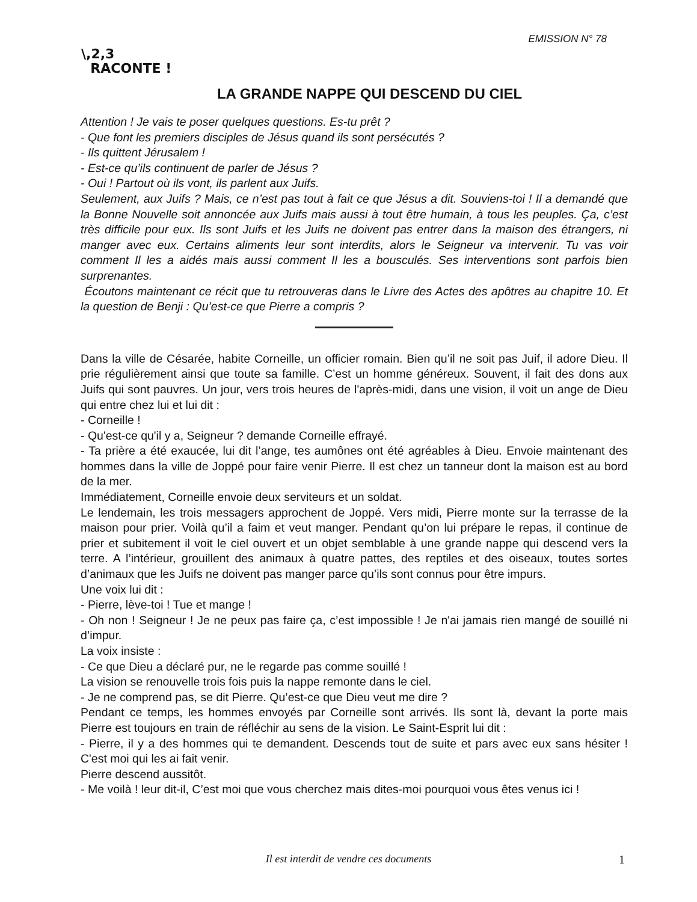EMISSION N° 78
\,2,3
RACONTE !
LA GRANDE NAPPE QUI DESCEND DU CIEL
Attention ! Je vais te poser quelques questions. Es-tu prêt ?
- Que font les premiers disciples de Jésus quand ils sont persécutés ?
- Ils quittent Jérusalem !
- Est-ce qu’ils continuent de parler de Jésus ?
- Oui ! Partout où ils vont, ils parlent aux Juifs.
Seulement, aux Juifs ? Mais, ce n’est pas tout à fait ce que Jésus a dit. Souviens-toi ! Il a demandé que la Bonne Nouvelle soit annoncée aux Juifs mais aussi à tout être humain, à tous les peuples. Ça, c’est très difficile pour eux. Ils sont Juifs et les Juifs ne doivent pas entrer dans la maison des étrangers, ni manger avec eux. Certains aliments leur sont interdits, alors le Seigneur va intervenir. Tu vas voir comment Il les a aidés mais aussi comment Il les a bousculés. Ses interventions sont parfois bien surprenantes.
Écoutons maintenant ce récit que tu retrouveras dans le Livre des Actes des apôtres au chapitre 10. Et la question de Benji : Qu’est-ce que Pierre a compris ?
Dans la ville de Césarée, habite Corneille, un officier romain. Bien qu’il ne soit pas Juif, il adore Dieu. Il prie régulièrement ainsi que toute sa famille. C’est un homme généreux. Souvent, il fait des dons aux Juifs qui sont pauvres. Un jour, vers trois heures de l'après-midi, dans une vision, il voit un ange de Dieu qui entre chez lui et lui dit :
- Corneille !
- Qu'est-ce qu'il y a, Seigneur ? demande Corneille effrayé.
- Ta prière a été exaucée, lui dit l’ange, tes aumônes ont été agréables à Dieu. Envoie maintenant des hommes dans la ville de Joppé pour faire venir Pierre. Il est chez un tanneur dont la maison est au bord de la mer.
Immédiatement, Corneille envoie deux serviteurs et un soldat.
Le lendemain, les trois messagers approchent de Joppé. Vers midi, Pierre monte sur la terrasse de la maison pour prier. Voilà qu’il a faim et veut manger. Pendant qu’on lui prépare le repas, il continue de prier et subitement il voit le ciel ouvert et un objet semblable à une grande nappe qui descend vers la terre. A l’intérieur, grouillent des animaux à quatre pattes, des reptiles et des oiseaux, toutes sortes d’animaux que les Juifs ne doivent pas manger parce qu’ils sont connus pour être impurs.
Une voix lui dit :
- Pierre, lève-toi ! Tue et mange !
- Oh non ! Seigneur ! Je ne peux pas faire ça, c’est impossible ! Je n'ai jamais rien mangé de souillé ni d’impur.
La voix insiste :
- Ce que Dieu a déclaré pur, ne le regarde pas comme souillé !
La vision se renouvelle trois fois puis la nappe remonte dans le ciel.
- Je ne comprend pas, se dit Pierre. Qu’est-ce que Dieu veut me dire ?
Pendant ce temps, les hommes envoyés par Corneille sont arrivés. Ils sont là, devant la porte mais Pierre est toujours en train de réfléchir au sens de la vision. Le Saint-Esprit lui dit :
- Pierre, il y a des hommes qui te demandent. Descends tout de suite et pars avec eux sans hésiter ! C'est moi qui les ai fait venir.
Pierre descend aussitôt.
- Me voilà ! leur dit-il, C’est moi que vous cherchez mais dites-moi pourquoi vous êtes venus ici !
Il est interdit de vendre ces documents
1